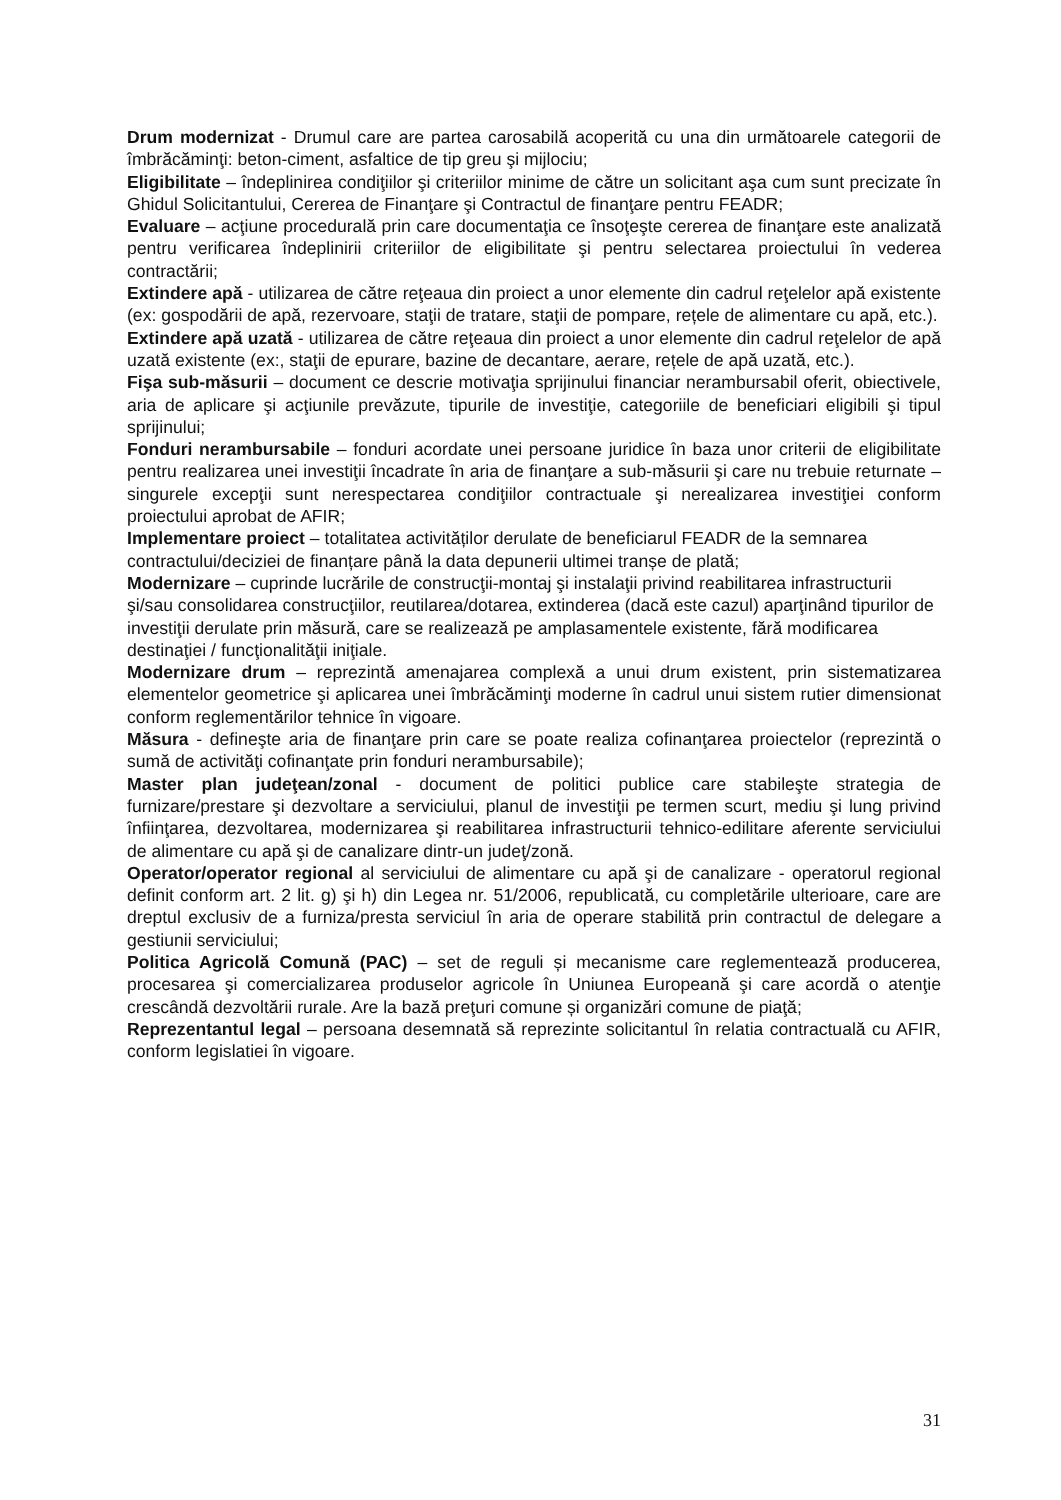Drum modernizat - Drumul care are partea carosabilă acoperită cu una din următoarele categorii de îmbrăcăminţi: beton-ciment, asfaltice de tip greu şi mijlociu;
Eligibilitate – îndeplinirea condiţiilor şi criteriilor minime de către un solicitant aşa cum sunt precizate în Ghidul Solicitantului, Cererea de Finanţare şi Contractul de finanţare pentru FEADR;
Evaluare – acţiune procedurală prin care documentaţia ce însoţeşte cererea de finanţare este analizată pentru verificarea îndeplinirii criteriilor de eligibilitate şi pentru selectarea proiectului în vederea contractării;
Extindere apă - utilizarea de către reţeaua din proiect a unor elemente din cadrul reţelelor apă existente (ex: gospodării de apă, rezervoare, staţii de tratare, staţii de pompare, rețele de alimentare cu apă, etc.).
Extindere apă uzată - utilizarea de către reţeaua din proiect a unor elemente din cadrul reţelelor de apă uzată existente (ex:, staţii de epurare, bazine de decantare, aerare, rețele de apă uzată, etc.).
Fişa sub-măsurii – document ce descrie motivaţia sprijinului financiar nerambursabil oferit, obiectivele, aria de aplicare şi acţiunile prevăzute, tipurile de investiţie, categoriile de beneficiari eligibili şi tipul sprijinului;
Fonduri nerambursabile – fonduri acordate unei persoane juridice în baza unor criterii de eligibilitate pentru realizarea unei investiţii încadrate în aria de finanţare a sub-măsurii şi care nu trebuie returnate – singurele excepţii sunt nerespectarea condiţiilor contractuale şi nerealizarea investiţiei conform proiectului aprobat de AFIR;
Implementare proiect – totalitatea activităților derulate de beneficiarul FEADR de la semnarea contractului/deciziei de finanțare până la data depunerii ultimei tranșe de plată;
Modernizare – cuprinde lucrările de construcţii-montaj şi instalaţii privind reabilitarea infrastructurii şi/sau consolidarea construcţiilor, reutilarea/dotarea, extinderea (dacă este cazul) aparţinând tipurilor de investiţii derulate prin măsură, care se realizează pe amplasamentele existente, fără modificarea destinaţiei / funcţionalităţii iniţiale.
Modernizare drum – reprezintă amenajarea complexă a unui drum existent, prin sistematizarea elementelor geometrice şi aplicarea unei îmbrăcăminţi moderne în cadrul unui sistem rutier dimensionat conform reglementărilor tehnice în vigoare.
Măsura - defineşte aria de finanţare prin care se poate realiza cofinanţarea proiectelor (reprezintă o sumă de activităţi cofinanţate prin fonduri nerambursabile);
Master plan judeţean/zonal - document de politici publice care stabileşte strategia de furnizare/prestare şi dezvoltare a serviciului, planul de investiţii pe termen scurt, mediu şi lung privind înfiinţarea, dezvoltarea, modernizarea şi reabilitarea infrastructurii tehnico-edilitare aferente serviciului de alimentare cu apă şi de canalizare dintr-un judeţ/zonă.
Operator/operator regional al serviciului de alimentare cu apă şi de canalizare - operatorul regional definit conform art. 2 lit. g) şi h) din Legea nr. 51/2006, republicată, cu completările ulterioare, care are dreptul exclusiv de a furniza/presta serviciul în aria de operare stabilită prin contractul de delegare a gestiunii serviciului;
Politica Agricolă Comună (PAC) – set de reguli și mecanisme care reglementează producerea, procesarea şi comercializarea produselor agricole în Uniunea Europeană şi care acordă o atenţie crescândă dezvoltării rurale. Are la bază preţuri comune și organizări comune de piaţă;
Reprezentantul legal – persoana desemnată să reprezinte solicitantul în relatia contractuală cu AFIR, conform legislatiei în vigoare.
31